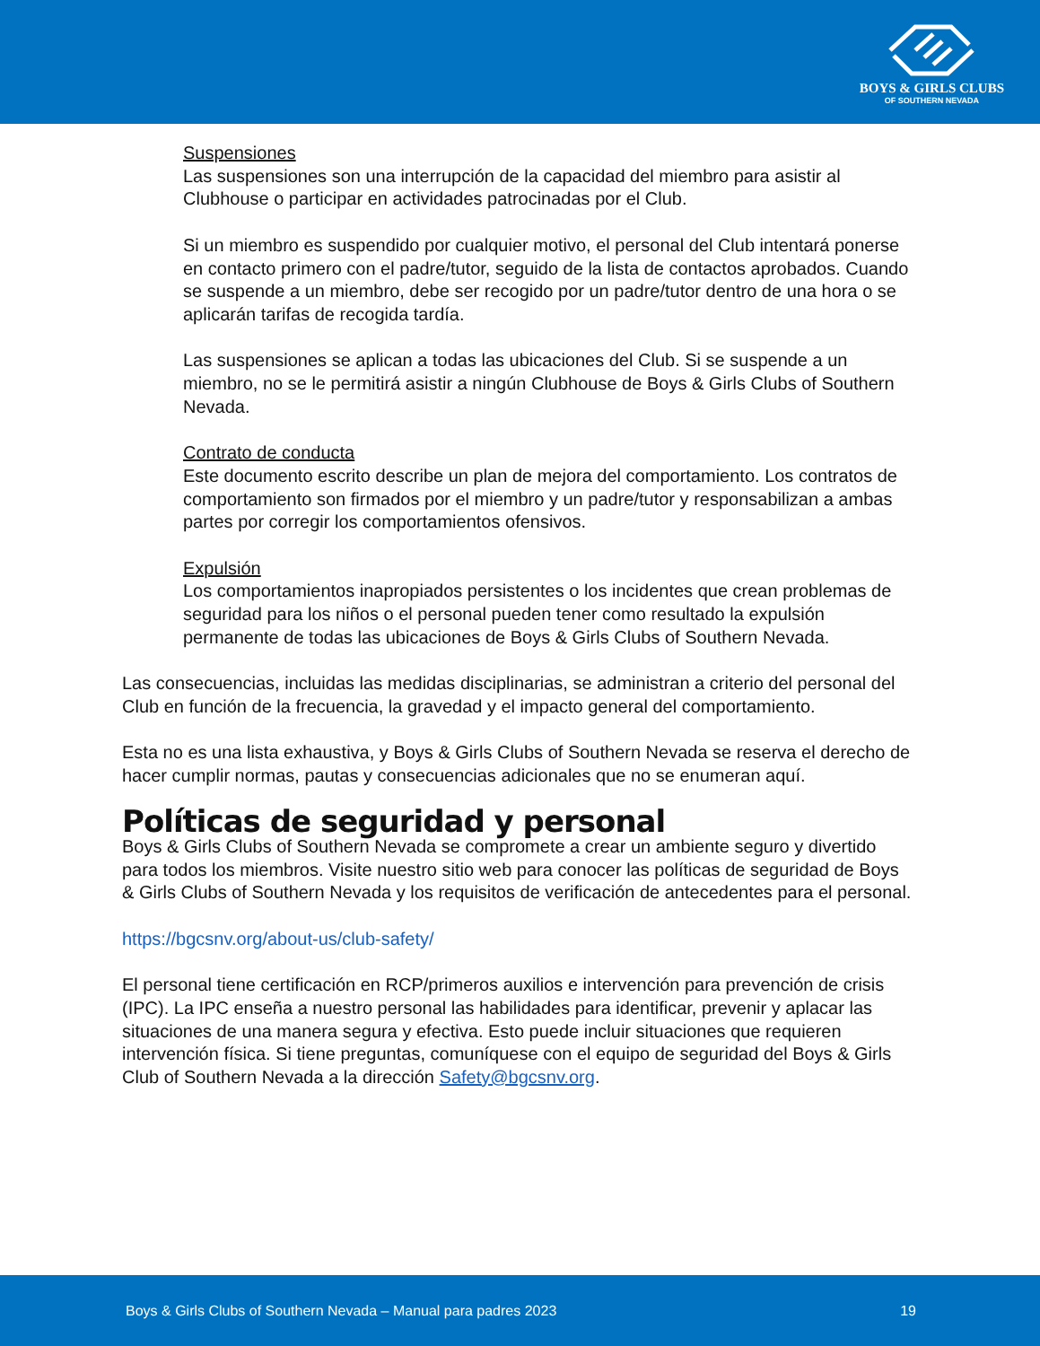BOYS & GIRLS CLUBS
OF SOUTHERN NEVADA
Suspensiones
Las suspensiones son una interrupción de la capacidad del miembro para asistir al Clubhouse o participar en actividades patrocinadas por el Club.
Si un miembro es suspendido por cualquier motivo, el personal del Club intentará ponerse en contacto primero con el padre/tutor, seguido de la lista de contactos aprobados. Cuando se suspende a un miembro, debe ser recogido por un padre/tutor dentro de una hora o se aplicarán tarifas de recogida tardía.
Las suspensiones se aplican a todas las ubicaciones del Club. Si se suspende a un miembro, no se le permitirá asistir a ningún Clubhouse de Boys & Girls Clubs of Southern Nevada.
Contrato de conducta
Este documento escrito describe un plan de mejora del comportamiento. Los contratos de comportamiento son firmados por el miembro y un padre/tutor y responsabilizan a ambas partes por corregir los comportamientos ofensivos.
Expulsión
Los comportamientos inapropiados persistentes o los incidentes que crean problemas de seguridad para los niños o el personal pueden tener como resultado la expulsión permanente de todas las ubicaciones de Boys & Girls Clubs of Southern Nevada.
Las consecuencias, incluidas las medidas disciplinarias, se administran a criterio del personal del Club en función de la frecuencia, la gravedad y el impacto general del comportamiento.
Esta no es una lista exhaustiva, y Boys & Girls Clubs of Southern Nevada se reserva el derecho de hacer cumplir normas, pautas y consecuencias adicionales que no se enumeran aquí.
Políticas de seguridad y personal
Boys & Girls Clubs of Southern Nevada se compromete a crear un ambiente seguro y divertido para todos los miembros. Visite nuestro sitio web para conocer las políticas de seguridad de Boys & Girls Clubs of Southern Nevada y los requisitos de verificación de antecedentes para el personal.
https://bgcsnv.org/about-us/club-safety/
El personal tiene certificación en RCP/primeros auxilios e intervención para prevención de crisis (IPC). La IPC enseña a nuestro personal las habilidades para identificar, prevenir y aplacar las situaciones de una manera segura y efectiva. Esto puede incluir situaciones que requieren intervención física. Si tiene preguntas, comuníquese con el equipo de seguridad del Boys & Girls Club of Southern Nevada a la dirección Safety@bgcsnv.org.
Boys & Girls Clubs of Southern Nevada – Manual para padres 2023 19